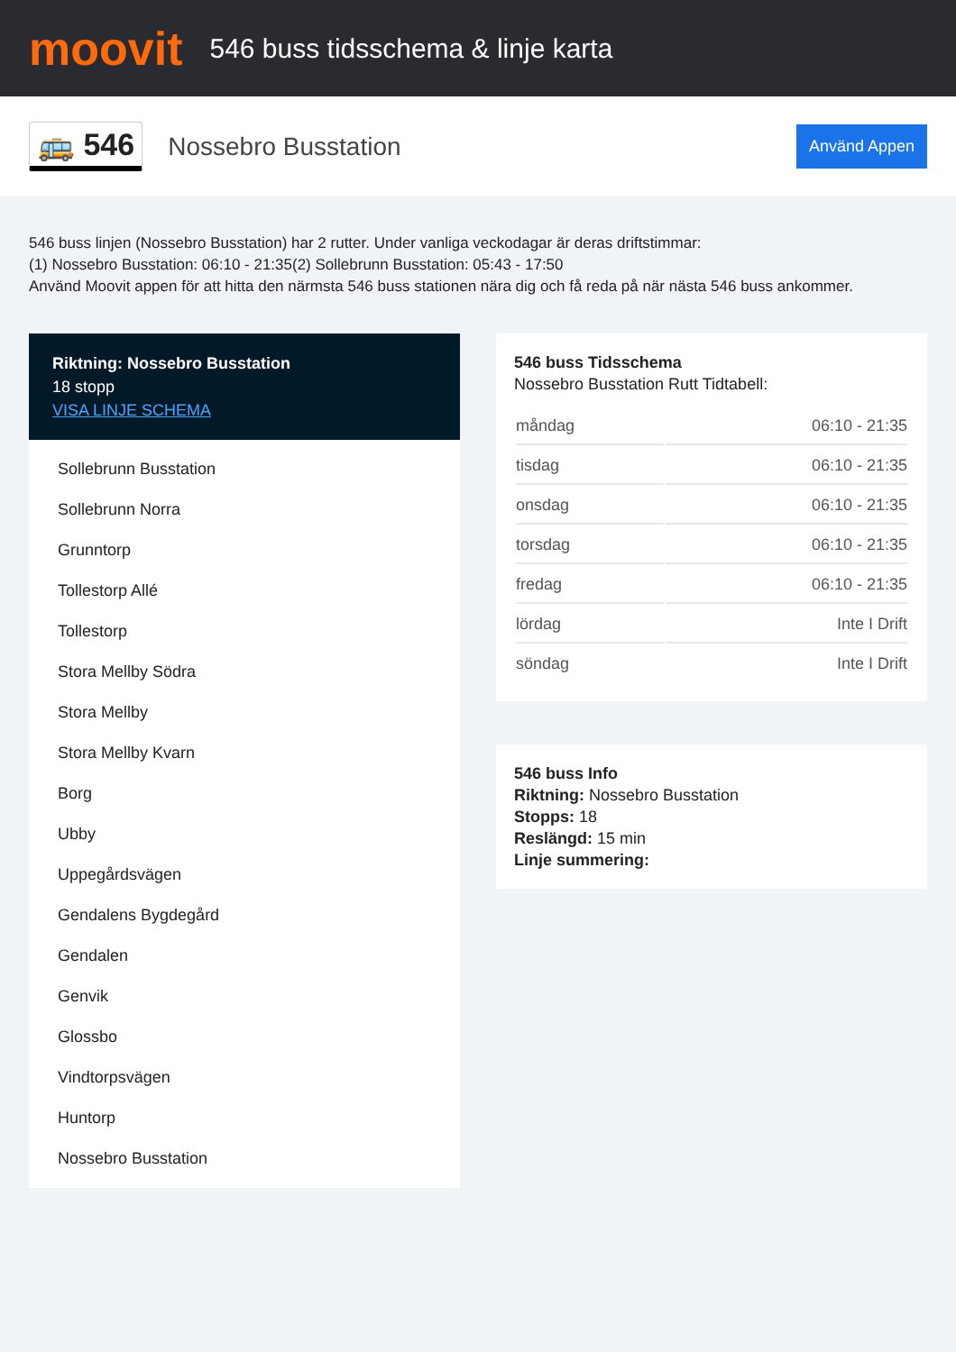moovit
546 buss tidsschema & linje karta
🚌 546
Nossebro Busstation
Använd Appen
546 buss linjen (Nossebro Busstation) har 2 rutter. Under vanliga veckodagar är deras driftstimmar:
(1) Nossebro Busstation: 06:10 - 21:35(2) Sollebrunn Busstation: 05:43 - 17:50
Använd Moovit appen för att hitta den närmsta 546 buss stationen nära dig och få reda på när nästa 546 buss ankommer.
Riktning: Nossebro Busstation
18 stopp
VISA LINJE SCHEMA
Sollebrunn Busstation
Sollebrunn Norra
Grunntorp
Tollestorp Allé
Tollestorp
Stora Mellby Södra
Stora Mellby
Stora Mellby Kvarn
Borg
Ubby
Uppegårdsvägen
Gendalens Bygdegård
Gendalen
Genvik
Glossbo
Vindtorpsvägen
Huntorp
Nossebro Busstation
546 buss Tidsschema
Nossebro Busstation Rutt Tidtabell:
| måndag | 06:10 - 21:35 |
| tisdag | 06:10 - 21:35 |
| onsdag | 06:10 - 21:35 |
| torsdag | 06:10 - 21:35 |
| fredag | 06:10 - 21:35 |
| lördag | Inte I Drift |
| söndag | Inte I Drift |
546 buss Info
Riktning: Nossebro Busstation
Stopps: 18
Reslängd: 15 min
Linje summering: